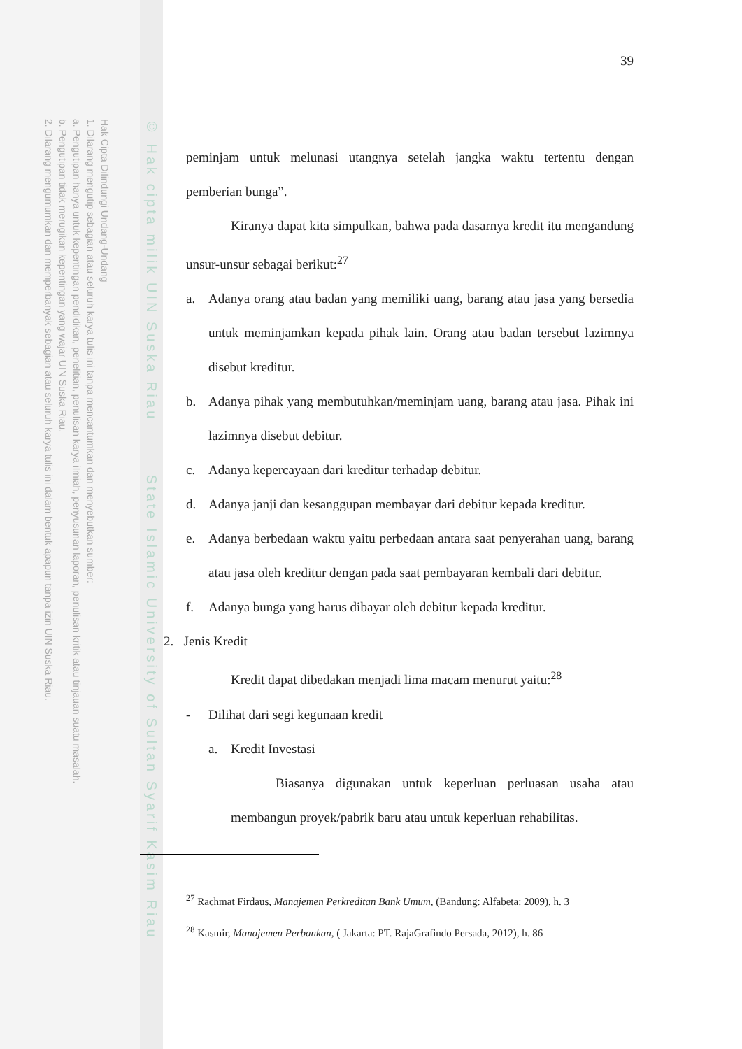Hak Cipta Dilindungi Undang-Undang
1. Dilarang mengutip sebagian atau seluruh karya tulis ini tanpa mencantumkan dan menyebutkan sumber:
a. Pengutipan hanya untuk kepentingan pendidikan, penelitian, penulisan karya ilmiah, penyusunan laporan, penulisan kritik atau tinjauan suatu masalah.
b. Pengutipan tidak merugikan kepentingan yang wajar UIN Suska Riau.
2. Dilarang mengumumkan dan memperbanyak sebagian atau seluruh karya tulis ini dalam bentuk apapun tanpa izin UIN Suska Riau.
© Hak cipta milik UIN Suska Riau State Islamic University of Sultan Syarif Kasim Riau
39
peminjam untuk melunasi utangnya setelah jangka waktu tertentu dengan pemberian bunga”.
Kiranya dapat kita simpulkan, bahwa pada dasarnya kredit itu mengandung unsur-unsur sebagai berikut:<sup>27</sup>
a. Adanya orang atau badan yang memiliki uang, barang atau jasa yang bersedia untuk meminjamkan kepada pihak lain. Orang atau badan tersebut lazimnya disebut kreditur.
b. Adanya pihak yang membutuhkan/meminjam uang, barang atau jasa. Pihak ini lazimnya disebut debitur.
c. Adanya kepercayaan dari kreditur terhadap debitur.
d. Adanya janji dan kesanggupan membayar dari debitur kepada kreditur.
e. Adanya berbedaan waktu yaitu perbedaan antara saat penyerahan uang, barang atau jasa oleh kreditur dengan pada saat pembayaran kembali dari debitur.
f. Adanya bunga yang harus dibayar oleh debitur kepada kreditur.
2. Jenis Kredit
Kredit dapat dibedakan menjadi lima macam menurut yaitu:<sup>28</sup>
- Dilihat dari segi kegunaan kredit
a. Kredit Investasi
Biasanya digunakan untuk keperluan perluasan usaha atau membangun proyek/pabrik baru atau untuk keperluan rehabilitas.
<sup>27</sup> Rachmat Firdaus, Manajemen Perkreditan Bank Umum, (Bandung: Alfabeta: 2009), h. 3
<sup>28</sup> Kasmir, Manajemen Perbankan, ( Jakarta: PT. RajaGrafindo Persada, 2012), h. 86